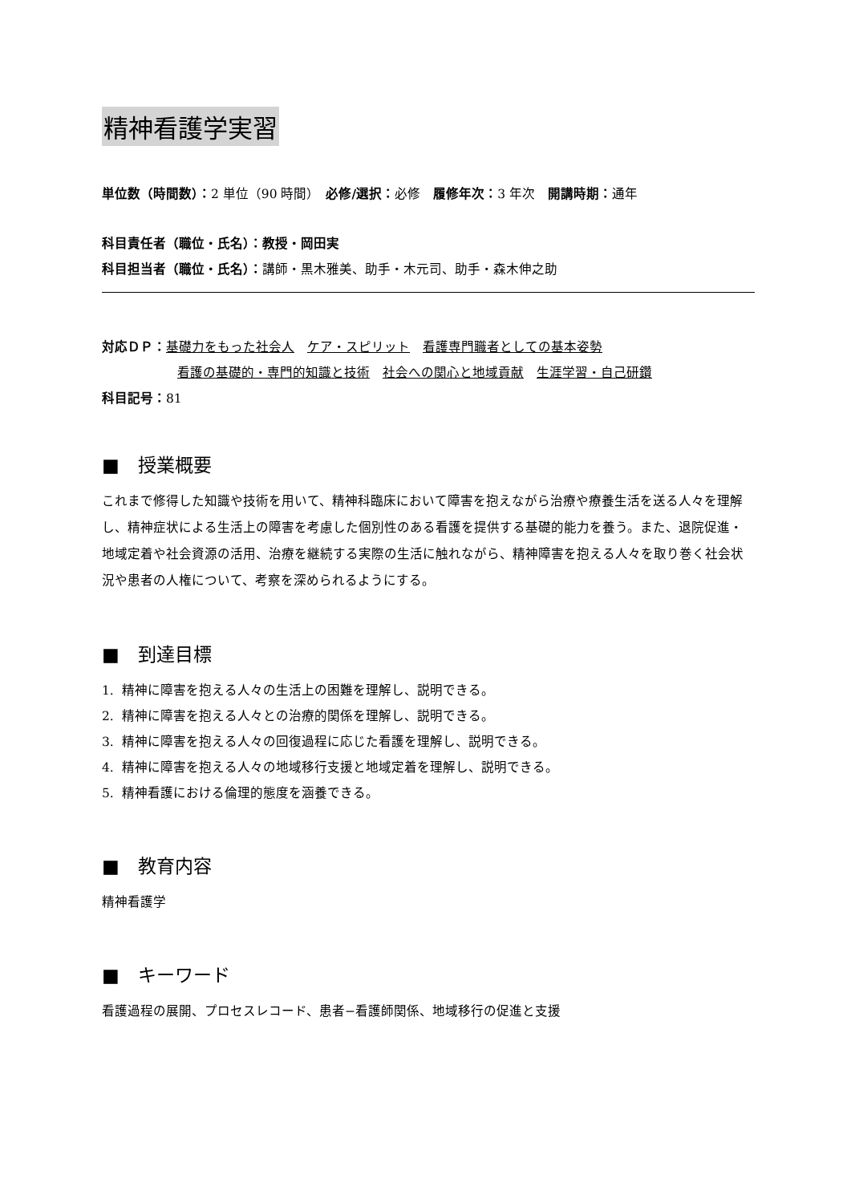精神看護学実習
単位数（時間数）：2 単位（90 時間）　必修/選択：必修　履修年次：3 年次　開講時期：通年
科目責任者（職位・氏名）：教授・岡田実
科目担当者（職位・氏名）：講師・黒木雅美、助手・木元司、助手・森木伸之助
対応ＤＰ：基礎力をもった社会人　ケア・スピリット　看護専門職者としての基本姿勢
看護の基礎的・専門的知識と技術　社会への関心と地域貢献　生涯学習・自己研鑽
科目記号：81
■　授業概要
これまで修得した知識や技術を用いて、精神科臨床において障害を抱えながら治療や療養生活を送る人々を理解し、精神症状による生活上の障害を考慮した個別性のある看護を提供する基礎的能力を養う。また、退院促進・地域定着や社会資源の活用、治療を継続する実際の生活に触れながら、精神障害を抱える人々を取り巻く社会状況や患者の人権について、考察を深められるようにする。
■　到達目標
1. 精神に障害を抱える人々の生活上の困難を理解し、説明できる。
2. 精神に障害を抱える人々との治療的関係を理解し、説明できる。
3. 精神に障害を抱える人々の回復過程に応じた看護を理解し、説明できる。
4. 精神に障害を抱える人々の地域移行支援と地域定着を理解し、説明できる。
5. 精神看護における倫理的態度を涵養できる。
■　教育内容
精神看護学
■　キーワード
看護過程の展開、プロセスレコード、患者−看護師関係、地域移行の促進と支援